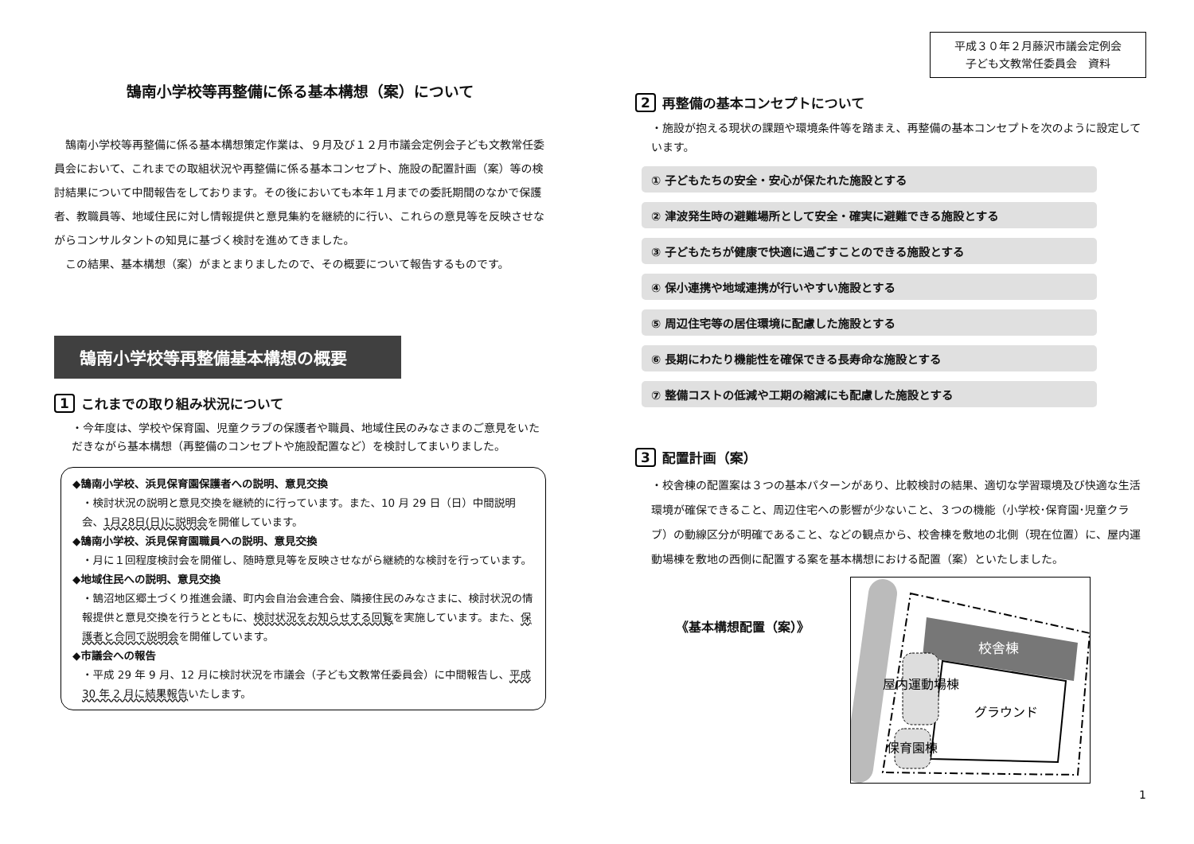鵠南小学校等再整備に係る基本構想（案）について
　鵠南小学校等再整備に係る基本構想策定作業は、９月及び１２月市議会定例会子ども文教常任委員会において、これまでの取組状況や再整備に係る基本コンセプト、施設の配置計画（案）等の検討結果について中間報告をしております。その後においても本年１月までの委託期間のなかで保護者、教職員等、地域住民に対し情報提供と意見集約を継続的に行い、これらの意見等を反映させながらコンサルタントの知見に基づく検討を進めてきました。
　この結果、基本構想（案）がまとまりましたので、その概要について報告するものです。
鵠南小学校等再整備基本構想の概要
1 これまでの取り組み状況について
・今年度は、学校や保育園、児童クラブの保護者や職員、地域住民のみなさまのご意見をいただきながら基本構想（再整備のコンセプトや施設配置など）を検討してまいりました。
◆鵠南小学校、浜見保育園保護者への説明、意見交換
・検討状況の説明と意見交換を継続的に行っています。また、10 月 29 日（日）中間説明会、1月28日(日)に説明会を開催しています。
◆鵠南小学校、浜見保育園職員への説明、意見交換
・月に１回程度検討会を開催し、随時意見等を反映させながら継続的な検討を行っています。
◆地域住民への説明、意見交換
・鵠沼地区郷土づくり推進会議、町内会自治会連合会、隣接住民のみなさまに、検討状況の情報提供と意見交換を行うとともに、検討状況をお知らせする回覧を実施しています。また、保護者と合同で説明会を開催しています。
◆市議会への報告
・平成 29 年 9 月、12 月に検討状況を市議会（子ども文教常任委員会）に中間報告し、平成 30 年 2 月に結果報告いたします。
平成３０年２月藤沢市議会定例会
子ども文教常任委員会　資料
2 再整備の基本コンセプトについて
・施設が抱える現状の課題や環境条件等を踏まえ、再整備の基本コンセプトを次のように設定しています。
① 子どもたちの安全・安心が保たれた施設とする
② 津波発生時の避難場所として安全・確実に避難できる施設とする
③ 子どもたちが健康で快適に過ごすことのできる施設とする
④ 保小連携や地域連携が行いやすい施設とする
⑤ 周辺住宅等の居住環境に配慮した施設とする
⑥ 長期にわたり機能性を確保できる長寿命な施設とする
⑦ 整備コストの低減や工期の縮減にも配慮した施設とする
3 配置計画（案）
・校舎棟の配置案は３つの基本パターンがあり、比較検討の結果、適切な学習環境及び快適な生活環境が確保できること、周辺住宅への影響が少ないこと、３つの機能（小学校･保育園･児童クラブ）の動線区分が明確であること、などの観点から、校舎棟を敷地の北側（現在位置）に、屋内運動場棟を敷地の西側に配置する案を基本構想における配置（案）といたしました。
《基本構想配置（案）》
校舎棟
屋内運動場棟
グラウンド
保育園棟
1